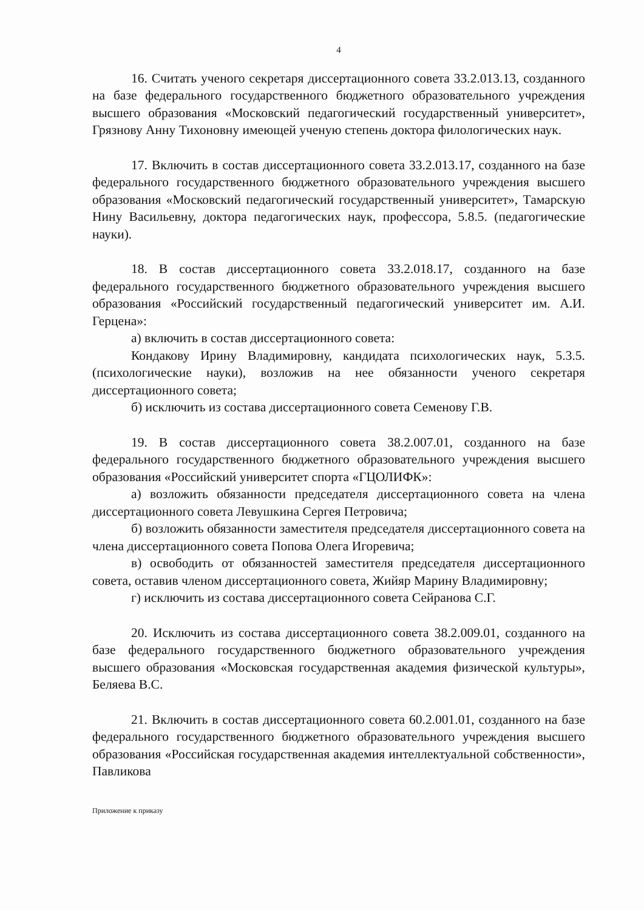4
16. Считать ученого секретаря диссертационного совета 33.2.013.13, созданного на базе федерального государственного бюджетного образовательного учреждения высшего образования «Московский педагогический государственный университет», Грязнову Анну Тихоновну имеющей ученую степень доктора филологических наук.
17. Включить в состав диссертационного совета 33.2.013.17, созданного на базе федерального государственного бюджетного образовательного учреждения высшего образования «Московский педагогический государственный университет», Тамарскую Нину Васильевну, доктора педагогических наук, профессора, 5.8.5. (педагогические науки).
18. В состав диссертационного совета 33.2.018.17, созданного на базе федерального государственного бюджетного образовательного учреждения высшего образования «Российский государственный педагогический университет им. А.И. Герцена»:
а) включить в состав диссертационного совета:
Кондакову Ирину Владимировну, кандидата психологических наук, 5.3.5. (психологические науки), возложив на нее обязанности ученого секретаря диссертационного совета;
б) исключить из состава диссертационного совета Семенову Г.В.
19. В состав диссертационного совета 38.2.007.01, созданного на базе федерального государственного бюджетного образовательного учреждения высшего образования «Российский университет спорта «ГЦОЛИФК»:
а) возложить обязанности председателя диссертационного совета на члена диссертационного совета Левушкина Сергея Петровича;
б) возложить обязанности заместителя председателя диссертационного совета на члена диссертационного совета Попова Олега Игоревича;
в) освободить от обязанностей заместителя председателя диссертационного совета, оставив членом диссертационного совета, Жийяр Марину Владимировну;
г) исключить из состава диссертационного совета Сейранова С.Г.
20. Исключить из состава диссертационного совета 38.2.009.01, созданного на базе федерального государственного бюджетного образовательного учреждения высшего образования «Московская государственная академия физической культуры», Беляева В.С.
21. Включить в состав диссертационного совета 60.2.001.01, созданного на базе федерального государственного бюджетного образовательного учреждения высшего образования «Российская государственная академия интеллектуальной собственности», Павликова
Приложение к приказу